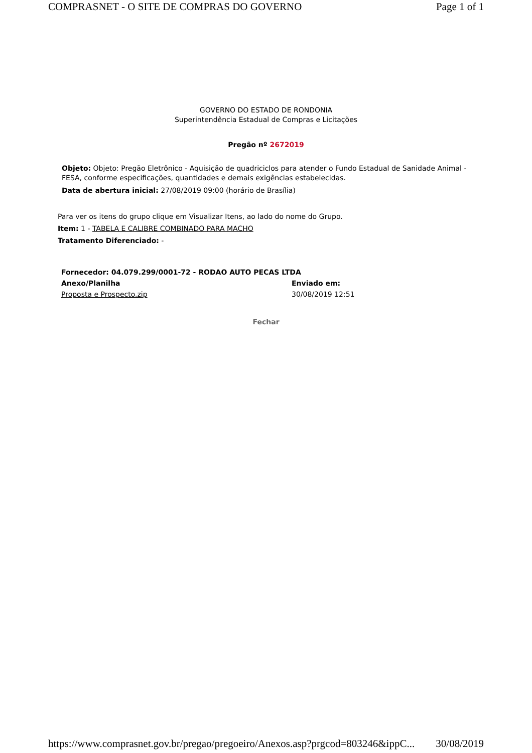COMPRASNET - O SITE DE COMPRAS DO GOVERNO Page 1 of 1
GOVERNO DO ESTADO DE RONDONIA
Superintendência Estadual de Compras e Licitações
Pregão nº 2672019
Objeto: Objeto: Pregão Eletrônico - Aquisição de quadriciclos para atender o Fundo Estadual de Sanidade Animal - FESA, conforme especificações, quantidades e demais exigências estabelecidas.
Data de abertura inicial: 27/08/2019 09:00 (horário de Brasília)
Para ver os itens do grupo clique em Visualizar Itens, ao lado do nome do Grupo.
Item: 1 - TABELA E CALIBRE COMBINADO PARA MACHO
Tratamento Diferenciado: -
| Fornecedor: 04.079.299/0001-72 - RODAO AUTO PECAS LTDA | |
| --- | --- |
| Anexo/Planilha | Enviado em: |
| Proposta e Prospecto.zip | 30/08/2019 12:51 |
Fechar
https://www.comprasnet.gov.br/pregao/pregoeiro/Anexos.asp?prgcod=803246&ippC... 30/08/2019